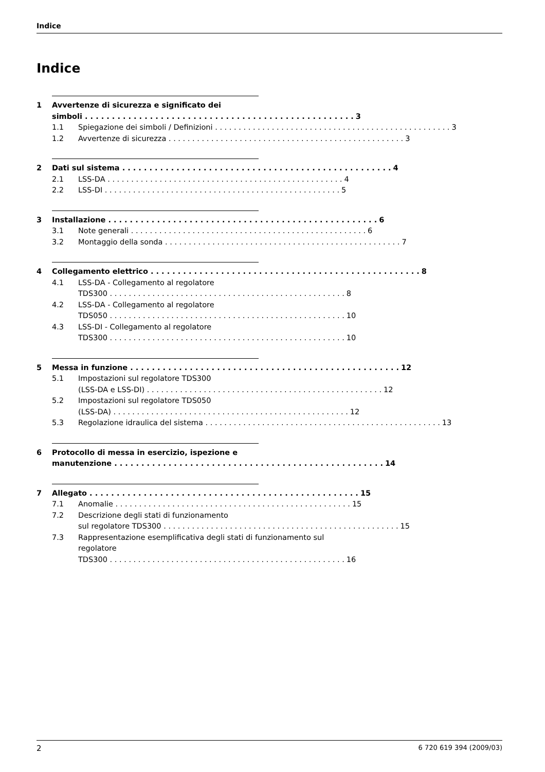Indice
Indice
1 Avvertenze di sicurezza e significato dei
simboli 3
1.1 Spiegazione dei simboli / Definizioni 3
1.2 Avvertenze di sicurezza 3
2 Dati sul sistema 4
2.1 LSS-DA 4
2.2 LSS-DI 5
3 Installazione 6
3.1 Note generali 6
3.2 Montaggio della sonda 7
4 Collegamento elettrico 8
4.1 LSS-DA - Collegamento al regolatore
TDS300 8
4.2 LSS-DA - Collegamento al regolatore
TDS050 10
4.3 LSS-DI - Collegamento al regolatore
TDS300 10
5 Messa in funzione 12
5.1 Impostazioni sul regolatore TDS300
(LSS-DA e LSS-DI) 12
5.2 Impostazioni sul regolatore TDS050
(LSS-DA) 12
5.3 Regolazione idraulica del sistema 13
6 Protocollo di messa in esercizio, ispezione e
manutenzione 14
7 Allegato 15
7.1 Anomalie 15
7.2 Descrizione degli stati di funzionamento
sul regolatore TDS300 15
7.3 Rappresentazione esemplificativa degli stati di funzionamento sul regolatore
TDS300 16
2 6 720 619 394 (2009/03)